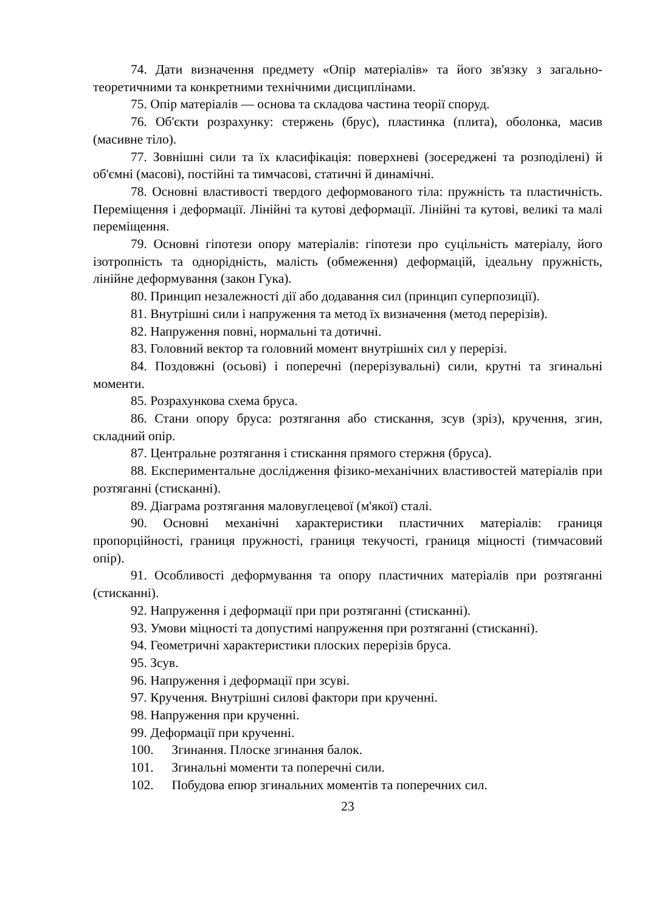74. Дати визначення предмету «Опір матеріалів» та його зв'язку з загально-теоретичними та конкретними технічними дисциплінами.
75. Опір матеріалів — основа та складова частина теорії споруд.
76. Об'єкти розрахунку: стержень (брус), пластинка (плита), оболонка, масив (масивне тіло).
77. Зовнішні сили та їх класифікація: поверхневі (зосереджені та розподілені) й об'ємні (масові), постійні та тимчасові, статичні й динамічні.
78. Основні властивості твердого деформованого тіла: пружність та пластичність. Переміщення і деформації. Лінійні та кутові деформації. Лінійні та кутові, великі та малі переміщення.
79. Основні гіпотези опору матеріалів: гіпотези про суцільність матеріалу, його ізотропність та однорідність, малість (обмеження) деформацій, ідеальну пружність, лінійне деформування (закон Гука).
80. Принцип незалежності дії або додавання сил (принцип суперпозиції).
81. Внутрішні сили і напруження та метод їх визначення (метод перерізів).
82. Напруження повні, нормальні та дотичні.
83. Головний вектор та головний момент внутрішніх сил у перерізі.
84. Поздовжні (осьові) і поперечні (перерізувальні) сили, крутні та згинальні моменти.
85. Розрахункова схема бруса.
86. Стани опору бруса: розтягання або стискання, зсув (зріз), кручення, згин, складний опір.
87. Центральне розтягання і стискання прямого стержня (бруса).
88. Експериментальне дослідження фізико-механічних властивостей матеріалів при розтяганні (стисканні).
89. Діаграма розтягання маловуглецевої (м'якої) сталі.
90. Основні механічні характеристики пластичних матеріалів: границя пропорційності, границя пружності, границя текучості, границя міцності (тимчасовий опір).
91. Особливості деформування та опору пластичних матеріалів при розтяганні (стисканні).
92. Напруження і деформації при при розтяганні (стисканні).
93. Умови міцності та допустимі напруження при розтяганні (стисканні).
94. Геометричні характеристики плоских перерізів бруса.
95. Зсув.
96. Напруження і деформації при зсуві.
97. Кручення. Внутрішні силові фактори при крученні.
98. Напруження при крученні.
99. Деформації при крученні.
100. Згинання. Плоске згинання балок.
101. Згинальні моменти та поперечні сили.
102. Побудова епюр згинальних моментів та поперечних сил.
23